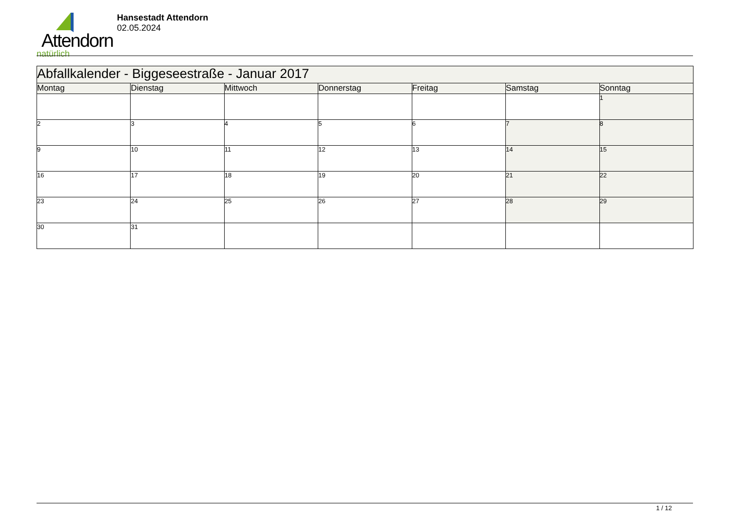Attendorn
natürlich
Hansestadt Attendorn
02.05.2024
| Abfallkalender - Biggeseestraße - Januar 2017 | | | | | | |
| --- | --- | --- | --- | --- | --- | --- |
| Montag | Dienstag | Mittwoch | Donnerstag | Freitag | Samstag | Sonntag |
| | | | | | | 1 |
| 2 | 3 | 4 | 5 | 6 | 7 | 8 |
| 9 | 10 | 11 | 12 | 13 | 14 | 15 |
| 16 | 17 | 18 | 19 | 20 | 21 | 22 |
| 23 | 24 | 25 | 26 | 27 | 28 | 29 |
| 30 | 31 | | | | | |
1 / 12